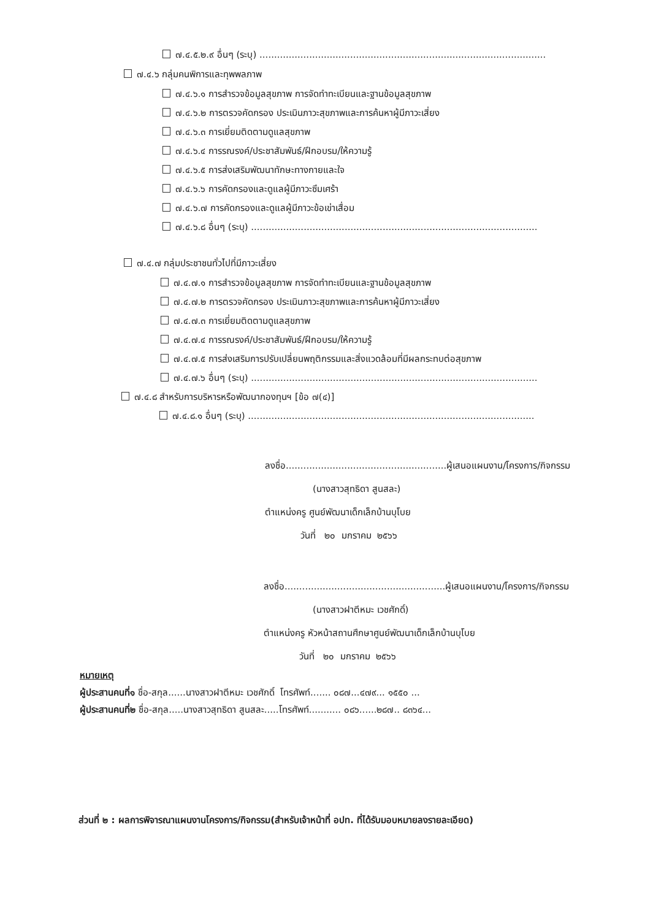๗.๔.๕.๒.๙ อื่นๆ (ระบุ) ..................................................................................................
๗.๔.๖ กลุ่มคนพิการและทุพพลภาพ
๗.๔.๖.๑ การสำรวจข้อมูลสุขภาพ การจัดทำทะเบียนและฐานข้อมูลสุขภาพ
๗.๔.๖.๒ การตรวจคัดกรอง ประเมินภาวะสุขภาพและการค้นหาผู้มีภาวะเสี่ยง
๗.๔.๖.๓ การเยี่ยมติดตามดูแลสุขภาพ
๗.๔.๖.๔ การรณรงค์/ประชาสัมพันธ์/ฝึกอบรม/ให้ความรู้
๗.๔.๖.๕ การส่งเสริมพัฒนาทักษะทางกายและใจ
๗.๔.๖.๖ การคัดกรองและดูแลผู้มีภาวะซึมเศร้า
๗.๔.๖.๗ การคัดกรองและดูแลผู้มีภาวะข้อเข่าเสื่อม
๗.๔.๖.๘ อื่นๆ (ระบุ) ..................................................................................................
๗.๔.๗ กลุ่มประชาชนทั่วไปที่มีภาวะเสี่ยง
๗.๔.๗.๑ การสำรวจข้อมูลสุขภาพ การจัดทำทะเบียนและฐานข้อมูลสุขภาพ
๗.๔.๗.๒ การตรวจคัดกรอง ประเมินภาวะสุขภาพและการค้นหาผู้มีภาวะเสี่ยง
๗.๔.๗.๓ การเยี่ยมติดตามดูแลสุขภาพ
๗.๔.๗.๔ การรณรงค์/ประชาสัมพันธ์/ฝึกอบรม/ให้ความรู้
๗.๔.๗.๕ การส่งเสริมการปรับเปลี่ยนพฤติกรรมและสิ่งแวดล้อมที่มีผลกระทบต่อสุขภาพ
๗.๔.๗.๖ อื่นๆ (ระบุ) ..................................................................................................
๗.๔.๘ สำหรับการบริหารหรือพัฒนากองทุนฯ [ข้อ ๗(๔)]
๗.๔.๘.๑ อื่นๆ (ระบุ) ..................................................................................................
ลงชื่อ.......................................................ผู้เสนอแผนงาน/โครงการ/กิจกรรม
(นางสาวสุทธิดา สูนสละ)
ตำแหน่งครู ศูนย์พัฒนาเด็กเล็กบ้านบุโบย
วันที่ ๒๐ มกราคม ๒๕๖๖
ลงชื่อ.......................................................ผู้เสนอแผนงาน/โครงการ/กิจกรรม
(นางสาวฝาตีหมะ เวชศักดิ์)
ตำแหน่งครู หัวหน้าสถานศึกษาศูนย์พัฒนาเด็กเล็กบ้านบุโบย
วันที่ ๒๐ มกราคม ๒๕๖๖
หมายเหตุ
ผู้ประสานคนที่๑ ชื่อ-สกุล......นางสาวฝาตีหมะ เวชศักดิ์ โทรศัพท์....... ๐๘๗...๔๗๙... ๑๕๕๐ ...
ผู้ประสานคนที่๒ ชื่อ-สกุล.....นางสาวสุทธิดา สูนสละ.....โทรศัพท์........... ๐๘๖......๒๘๗.. ๘๓๖๔...
ส่วนที่ ๒ : ผลการพิจารณาแผนงานโครงการ/กิจกรรม(สำหรับเจ้าหน้าที่ อปท. ที่ได้รับมอบหมายลงรายละเอียด)